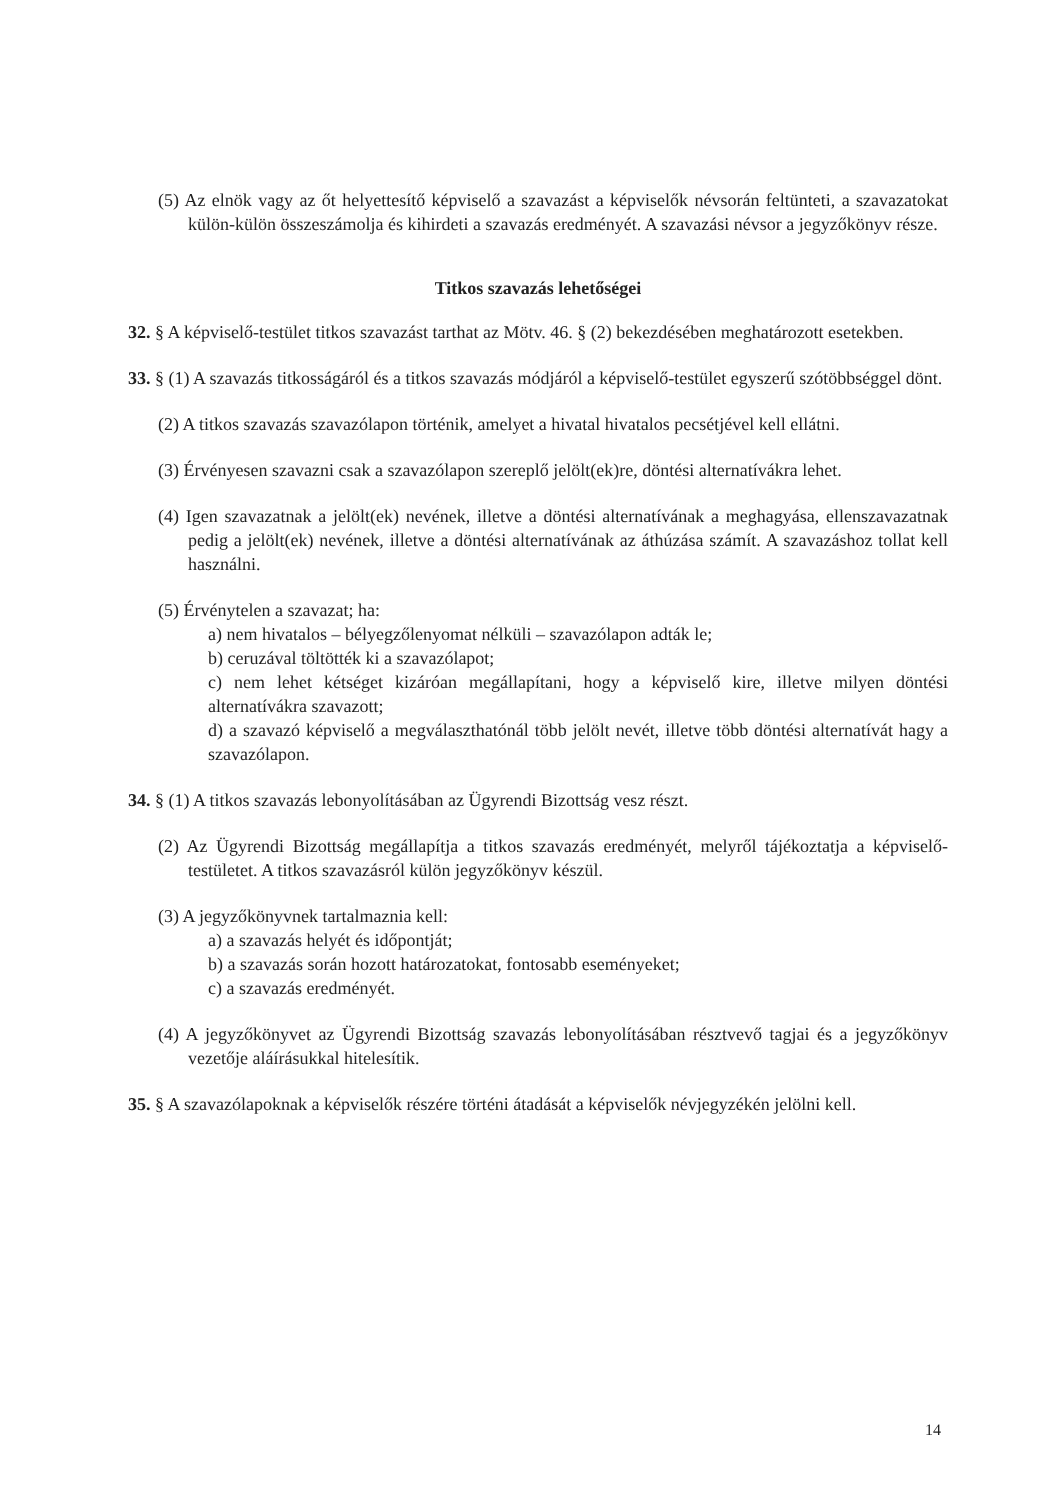(5) Az elnök vagy az őt helyettesítő képviselő a szavazást a képviselők névsorán feltünteti, a szavazatokat külön-külön összeszámolja és kihirdeti a szavazás eredményét. A szavazási névsor a jegyzőkönyv része.
Titkos szavazás lehetőségei
32. § A képviselő-testület titkos szavazást tarthat az Mötv. 46. § (2) bekezdésében meghatározott esetekben.
33. § (1) A szavazás titkosságáról és a titkos szavazás módjáról a képviselő-testület egyszerű szótöbbséggel dönt.
(2) A titkos szavazás szavazólapon történik, amelyet a hivatal hivatalos pecsétjével kell ellátni.
(3) Érvényesen szavazni csak a szavazólapon szereplő jelölt(ek)re, döntési alternatívákra lehet.
(4) Igen szavazatnak a jelölt(ek) nevének, illetve a döntési alternatívának a meghagyása, ellenszavazatnak pedig a jelölt(ek) nevének, illetve a döntési alternatívának az áthúzása számít. A szavazáshoz tollat kell használni.
(5) Érvénytelen a szavazat; ha:
a) nem hivatalos – bélyegzőlenyomat nélküli – szavazólapon adták le;
b) ceruzával töltötték ki a szavazólapot;
c) nem lehet kétséget kizáróan megállapítani, hogy a képviselő kire, illetve milyen döntési alternatívákra szavazott;
d) a szavazó képviselő a megválaszthatónál több jelölt nevét, illetve több döntési alternatívát hagy a szavazólapon.
34. § (1) A titkos szavazás lebonyolításában az Ügyrendi Bizottság vesz részt.
(2) Az Ügyrendi Bizottság megállapítja a titkos szavazás eredményét, melyről tájékoztatja a képviselő-testületet. A titkos szavazásról külön jegyzőkönyv készül.
(3) A jegyzőkönyvnek tartalmaznia kell:
a) a szavazás helyét és időpontját;
b) a szavazás során hozott határozatokat, fontosabb eseményeket;
c) a szavazás eredményét.
(4) A jegyzőkönyvet az Ügyrendi Bizottság szavazás lebonyolításában résztvevő tagjai és a jegyzőkönyv vezetője aláírásukkal hitelesítik.
35. § A szavazólapoknak a képviselők részére történi átadását a képviselők névjegyzékén jelölni kell.
14